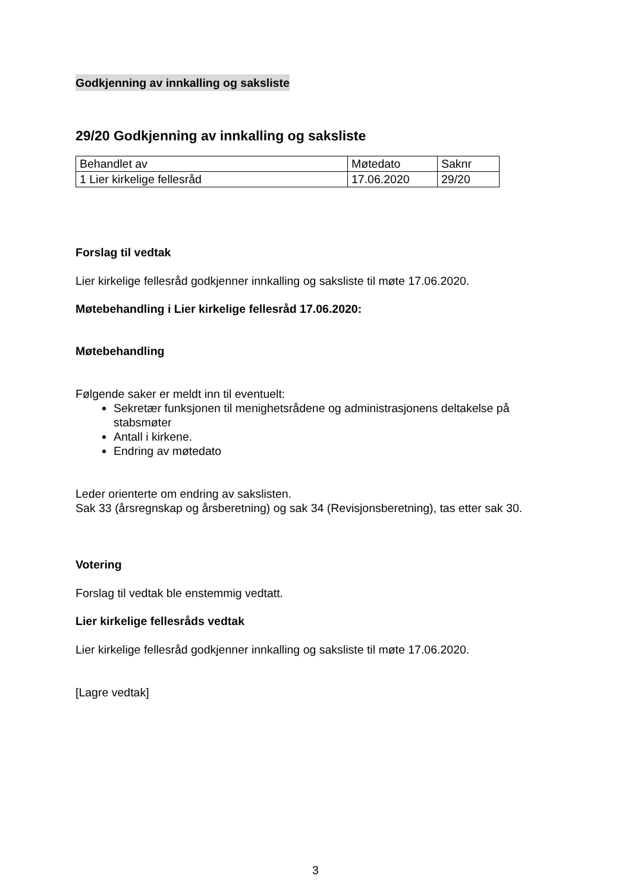Godkjenning av innkalling og saksliste
29/20 Godkjenning av innkalling og saksliste
| Behandlet av | Møtedato | Saknr |
| 1 Lier kirkelige fellesråd | 17.06.2020 | 29/20 |
Forslag til vedtak
Lier kirkelige fellesråd godkjenner innkalling og saksliste til møte 17.06.2020.
Møtebehandling i Lier kirkelige fellesråd 17.06.2020:
Møtebehandling
Følgende saker er meldt inn til eventuelt:
Sekretær funksjonen til menighetsrådene og administrasjonens deltakelse på stabsmøter
Antall i kirkene.
Endring av møtedato
Leder orienterte om endring av sakslisten.
Sak 33 (årsregnskap og årsberetning) og sak 34 (Revisjonsberetning), tas etter sak 30.
Votering
Forslag til vedtak ble enstemmig vedtatt.
Lier kirkelige fellesråds vedtak
Lier kirkelige fellesråd godkjenner innkalling og saksliste til møte 17.06.2020.
[Lagre vedtak]
3